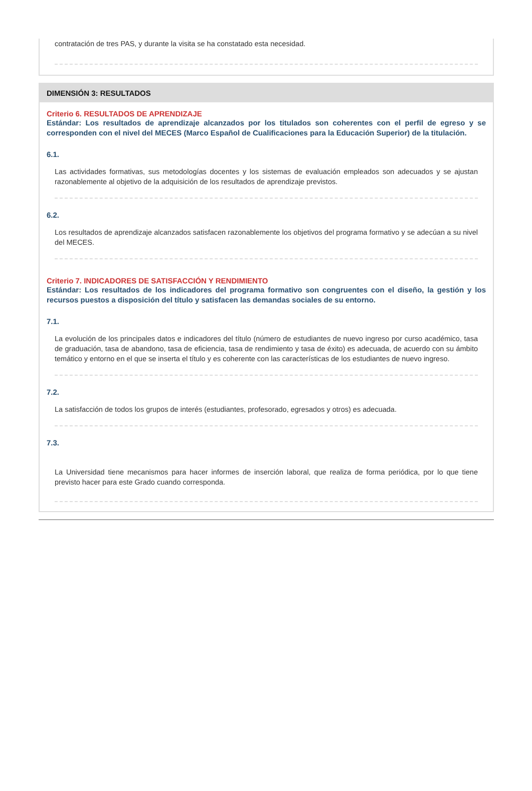contratación de tres PAS, y durante la visita se ha constatado esta necesidad.
DIMENSIÓN 3: RESULTADOS
Criterio 6. RESULTADOS DE APRENDIZAJE
Estándar: Los resultados de aprendizaje alcanzados por los titulados son coherentes con el perfil de egreso y se corresponden con el nivel del MECES (Marco Español de Cualificaciones para la Educación Superior) de la titulación.
6.1.
Las actividades formativas, sus metodologías docentes y los sistemas de evaluación empleados son adecuados y se ajustan razonablemente al objetivo de la adquisición de los resultados de aprendizaje previstos.
6.2.
Los resultados de aprendizaje alcanzados satisfacen razonablemente los objetivos del programa formativo y se adecúan a su nivel del MECES.
Criterio 7. INDICADORES DE SATISFACCIÓN Y RENDIMIENTO
Estándar: Los resultados de los indicadores del programa formativo son congruentes con el diseño, la gestión y los recursos puestos a disposición del título y satisfacen las demandas sociales de su entorno.
7.1.
La evolución de los principales datos e indicadores del título (número de estudiantes de nuevo ingreso por curso académico, tasa de graduación, tasa de abandono, tasa de eficiencia, tasa de rendimiento y tasa de éxito) es adecuada, de acuerdo con su ámbito temático y entorno en el que se inserta el título y es coherente con las características de los estudiantes de nuevo ingreso.
7.2.
La satisfacción de todos los grupos de interés (estudiantes, profesorado, egresados y otros) es adecuada.
7.3.
La Universidad tiene mecanismos para hacer informes de inserción laboral, que realiza de forma periódica, por lo que tiene previsto hacer para este Grado cuando corresponda.